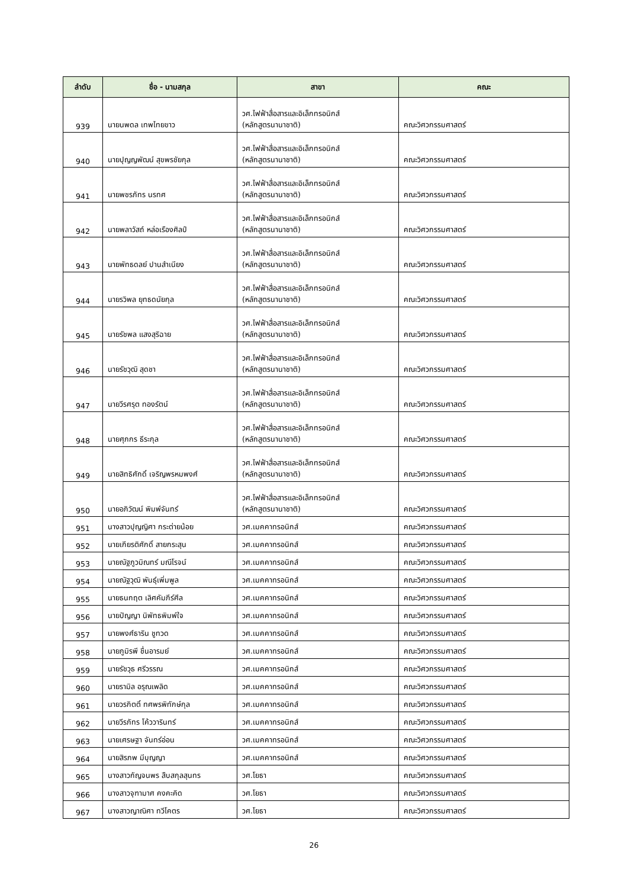| ลำดับ | ชื่อ - นามสกุล | สาขา | คณะ |
| --- | --- | --- | --- |
| 939 | นายนพดล เทพไทยขาว | วศ.ไฟฟ้าสื่อสารและอิเล็กทรอนิกส์ (หลักสูตรนานาชาติ) | คณะวิศวกรรมศาสตร์ |
| 940 | นายปุญญพัฒน์ สุขพรชัยกุล | วศ.ไฟฟ้าสื่อสารและอิเล็กทรอนิกส์ (หลักสูตรนานาชาติ) | คณะวิศวกรรมศาสตร์ |
| 941 | นายพชรภัทร นรทศ | วศ.ไฟฟ้าสื่อสารและอิเล็กทรอนิกส์ (หลักสูตรนานาชาติ) | คณะวิศวกรรมศาสตร์ |
| 942 | นายพลาวัสถ์ หล่อเรืองศิลป์ | วศ.ไฟฟ้าสื่อสารและอิเล็กทรอนิกส์ (หลักสูตรนานาชาติ) | คณะวิศวกรรมศาสตร์ |
| 943 | นายพัทธดลย์ ปานสำเนียง | วศ.ไฟฟ้าสื่อสารและอิเล็กทรอนิกส์ (หลักสูตรนานาชาติ) | คณะวิศวกรรมศาสตร์ |
| 944 | นายรวิพล ยุทธดนัยกุล | วศ.ไฟฟ้าสื่อสารและอิเล็กทรอนิกส์ (หลักสูตรนานาชาติ) | คณะวิศวกรรมศาสตร์ |
| 945 | นายรัชพล แสงสุริฉาย | วศ.ไฟฟ้าสื่อสารและอิเล็กทรอนิกส์ (หลักสูตรนานาชาติ) | คณะวิศวกรรมศาสตร์ |
| 946 | นายรัชวุฒิ สุดชา | วศ.ไฟฟ้าสื่อสารและอิเล็กทรอนิกส์ (หลักสูตรนานาชาติ) | คณะวิศวกรรมศาสตร์ |
| 947 | นายวีรศรุต ทองรัตน์ | วศ.ไฟฟ้าสื่อสารและอิเล็กทรอนิกส์ (หลักสูตรนานาชาติ) | คณะวิศวกรรมศาสตร์ |
| 948 | นายศุภกร ธีระกุล | วศ.ไฟฟ้าสื่อสารและอิเล็กทรอนิกส์ (หลักสูตรนานาชาติ) | คณะวิศวกรรมศาสตร์ |
| 949 | นายสิทธิศักดิ์ เจริญพรหมพงศ์ | วศ.ไฟฟ้าสื่อสารและอิเล็กทรอนิกส์ (หลักสูตรนานาชาติ) | คณะวิศวกรรมศาสตร์ |
| 950 | นายอภิวัฒน์ พิมพ์จันทร์ | วศ.ไฟฟ้าสื่อสารและอิเล็กทรอนิกส์ (หลักสูตรนานาชาติ) | คณะวิศวกรรมศาสตร์ |
| 951 | นางสาวปุญญิศา กระต่ายน้อย | วศ.เมคคาทรอนิกส์ | คณะวิศวกรรมศาสตร์ |
| 952 | นายเกียรติศักดิ์ สายกระสุน | วศ.เมคคาทรอนิกส์ | คณะวิศวกรรมศาสตร์ |
| 953 | นายณัฐภูวมิณทร์ มณีโรจน์ | วศ.เมคคาทรอนิกส์ | คณะวิศวกรรมศาสตร์ |
| 954 | นายณัฐวุฒิ พันธุ์เพิ่มพูล | วศ.เมคคาทรอนิกส์ | คณะวิศวกรรมศาสตร์ |
| 955 | นายธนกฤต เลิศคัมภีร์ศีล | วศ.เมคคาทรอนิกส์ | คณะวิศวกรรมศาสตร์ |
| 956 | นายปัญญา นิพัทธพิมพ์ใจ | วศ.เมคคาทรอนิกส์ | คณะวิศวกรรมศาสตร์ |
| 957 | นายพงศ์ธาริน ชูทวด | วศ.เมคคาทรอนิกส์ | คณะวิศวกรรมศาสตร์ |
| 958 | นายภูมิรพี ชื่นอารมย์ | วศ.เมคคาทรอนิกส์ | คณะวิศวกรรมศาสตร์ |
| 959 | นายรัชวุธ ศรีวรรณ | วศ.เมคคาทรอนิกส์ | คณะวิศวกรรมศาสตร์ |
| 960 | นายรามิล อรุณเพลิด | วศ.เมคคาทรอนิกส์ | คณะวิศวกรรมศาสตร์ |
| 961 | นายวรกิตติ์ ทศพรพิทักษ์กุล | วศ.เมคคาทรอนิกส์ | คณะวิศวกรรมศาสตร์ |
| 962 | นายวีรภัทร โค้ววารินทร์ | วศ.เมคคาทรอนิกส์ | คณะวิศวกรรมศาสตร์ |
| 963 | นายเศรษฐา จันทร์อ่อน | วศ.เมคคาทรอนิกส์ | คณะวิศวกรรมศาสตร์ |
| 964 | นายสิรภพ มีบุญญา | วศ.เมคคาทรอนิกส์ | คณะวิศวกรรมศาสตร์ |
| 965 | นางสาวกัญจนพร สืบสกุลสุนทร | วศ.โยธา | คณะวิศวกรรมศาสตร์ |
| 966 | นางสาวจุฑามาศ คงคะคิด | วศ.โยธา | คณะวิศวกรรมศาสตร์ |
| 967 | นางสาวญาณิศา ทวีโคตร | วศ.โยธา | คณะวิศวกรรมศาสตร์ |
26